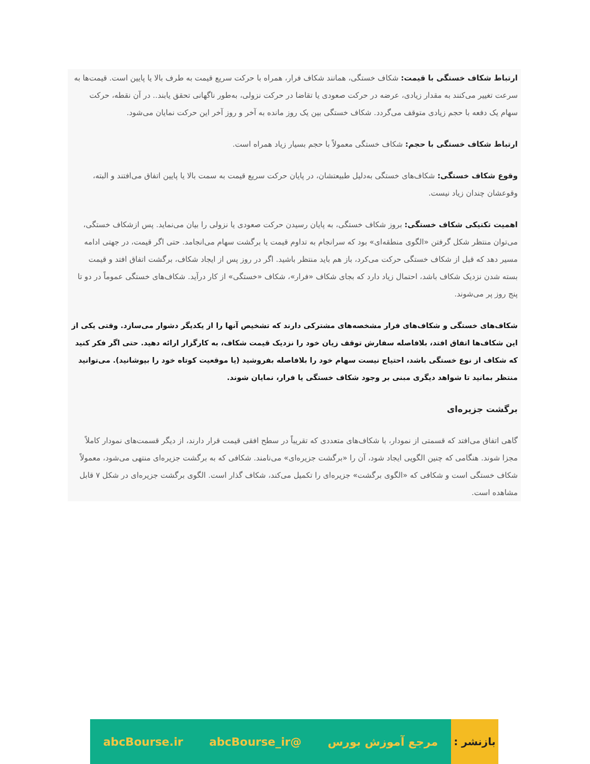ارتباط شکاف خستگی با قیمت: شکاف خستگی، همانند شکاف فرار، همراه با حرکت سریع قیمت به طرف بالا یا پایین است. قیمت‌ها به سرعت تغییر می‌کنند به مقدار زیادی، عرضه در حرکت صعودی یا تقاضا در حرکت نزولی، به‌طور ناگهانی تحقق یابند.. در آن نقطه، حرکت سهام یک دفعه با حجم زیادی متوقف می‌گردد. شکاف خستگی بین یک روز مانده به آخر و روز آخر این حرکت نمایان می‌شود.
ارتباط شکاف خستگی با حجم: شکاف خستگی معمولاً با حجم بسیار زیاد همراه است.
وقوع شکاف خستگی: شکاف‌های خستگی به‌دلیل طبیعتشان، در پایان حرکت سریع قیمت به سمت بالا یا پایین اتفاق می‌افتند و البته، وقوعشان چندان زیاد نیست.
اهمیت تکنیکی شکاف خستگی: بروز شکاف خستگی، به پایان رسیدن حرکت صعودی یا نزولی را بیان می‌نماید. پس ازشکاف خستگی، می‌توان منتظر شکل گرفتن «الگوی منطقه‌ای» بود که سرانجام به تداوم قیمت یا برگشت سهام می‌انجامد. حتی اگر قیمت، در جهتی ادامه مسیر دهد که قبل از شکاف خستگی حرکت می‌کرد، باز هم باید منتظر باشید. اگر در روز پس از ایجاد شکاف، برگشت اتفاق افتد و قیمت بسته شدن نزدیک شکاف باشد، احتمال زیاد دارد که بجای شکاف «فرار»، شکاف «خستگی» از کار درآید. شکاف‌های خستگی عموماً در دو تا پنج روز پر می‌شوند.
شکاف‌های خستگی و شکاف‌های فرار مشخصه‌های مشترکی دارند که تشخیص آنها را از یکدیگر دشوار می‌سازد. وقتی یکی از این شکاف‌ها اتفاق افتد، بلافاصله سفارش توقف زیان خود را نزدیک قیمت شکاف، به کارگزار ارائه دهید. حتی اگر فکر کنید که شکاف از نوع خستگی باشد، احتیاج نیست سهام خود را بلافاصله بفروشید (یا موقعیت کوتاه خود را بپوشانید). می‌توانید منتظر بمانید تا شواهد دیگری مبنی بر وجود شکاف خستگی یا فرار، نمایان شوند.
برگشت جزیره‌ای
گاهی اتفاق می‌افتد که قسمتی از نمودار، با شکاف‌های متعددی که تقریباً در سطح افقی قیمت قرار دارند، از دیگر قسمت‌های نمودار کاملاً مجزا شوند. هنگامی که چنین الگویی ایجاد شود، آن را «برگشت جزیره‌ای» می‌نامند. شکافی که به برگشت جزیره‌ای منتهی می‌شود، معمولاً شکاف خستگی است و شکافی که «الگوی برگشت» جزیره‌ای را تکمیل می‌کند، شکاف گذار است. الگوی برگشت جزیره‌ای در شکل ۷ قابل مشاهده است.
بازنشر :
مرجع آموزش بورس @abcBourse_ir abcBourse.ir